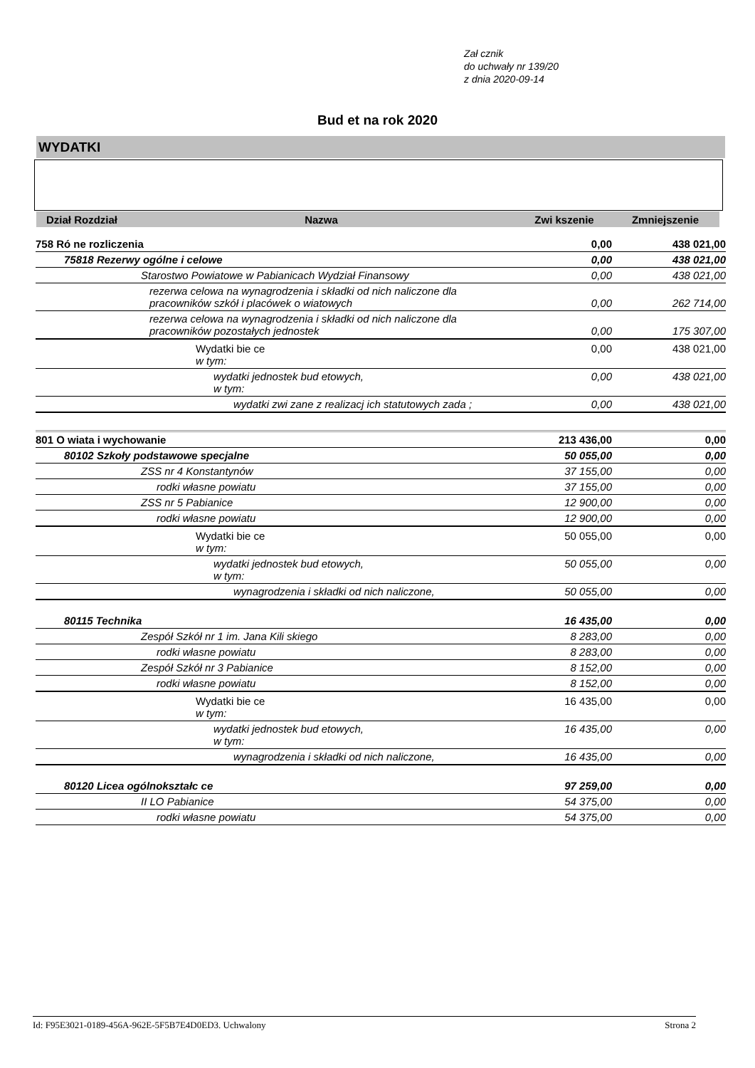Zał cznik
do uchwały nr 139/20
z dnia 2020-09-14
Bud et na rok 2020
WYDATKI
| Dział Rozdział | Nazwa | Zwi kszenie | Zmniejszenie |
| --- | --- | --- | --- |
| 758 Ró ne rozliczenia | 0,00 | 438 021,00 |
| 75818 Rezerwy ogólne i celowe | 0,00 | 438 021,00 |
| Starostwo Powiatowe w Pabianicach Wydział Finansowy | 0,00 | 438 021,00 |
| rezerwa celowa na wynagrodzenia i składki od nich naliczone dla pracowników szkół i placówek o wiatowych | 0,00 | 262 714,00 |
| rezerwa celowa na wynagrodzenia i składki od nich naliczone dla pracowników pozostałych jednostek | 0,00 | 175 307,00 |
| Wydatki bie ce w tym: | 0,00 | 438 021,00 |
| wydatki jednostek bud etowych, w tym: | 0,00 | 438 021,00 |
| wydatki zwi zane z realizacj ich statutowych zada ; | 0,00 | 438 021,00 |
| 801 O wiata i wychowanie | 213 436,00 | 0,00 |
| 80102 Szkoły podstawowe specjalne | 50 055,00 | 0,00 |
| ZSS nr 4 Konstantynów | 37 155,00 | 0,00 |
| rodki własne powiatu | 37 155,00 | 0,00 |
| ZSS nr 5 Pabianice | 12 900,00 | 0,00 |
| rodki własne powiatu | 12 900,00 | 0,00 |
| Wydatki bie ce w tym: | 50 055,00 | 0,00 |
| wydatki jednostek bud etowych, w tym: | 50 055,00 | 0,00 |
| wynagrodzenia i składki od nich naliczone, | 50 055,00 | 0,00 |
| 80115 Technika | 16 435,00 | 0,00 |
| Zespół Szkół nr 1 im. Jana Kili skiego | 8 283,00 | 0,00 |
| rodki własne powiatu | 8 283,00 | 0,00 |
| Zespół Szkół nr 3 Pabianice | 8 152,00 | 0,00 |
| rodki własne powiatu | 8 152,00 | 0,00 |
| Wydatki bie ce w tym: | 16 435,00 | 0,00 |
| wydatki jednostek bud etowych, w tym: | 16 435,00 | 0,00 |
| wynagrodzenia i składki od nich naliczone, | 16 435,00 | 0,00 |
| 80120 Licea ogólnokształc ce | 97 259,00 | 0,00 |
| II LO Pabianice | 54 375,00 | 0,00 |
| rodki własne powiatu | 54 375,00 | 0,00 |
Id: F95E3021-0189-456A-962E-5F5B7E4D0ED3. Uchwalony Strona 2